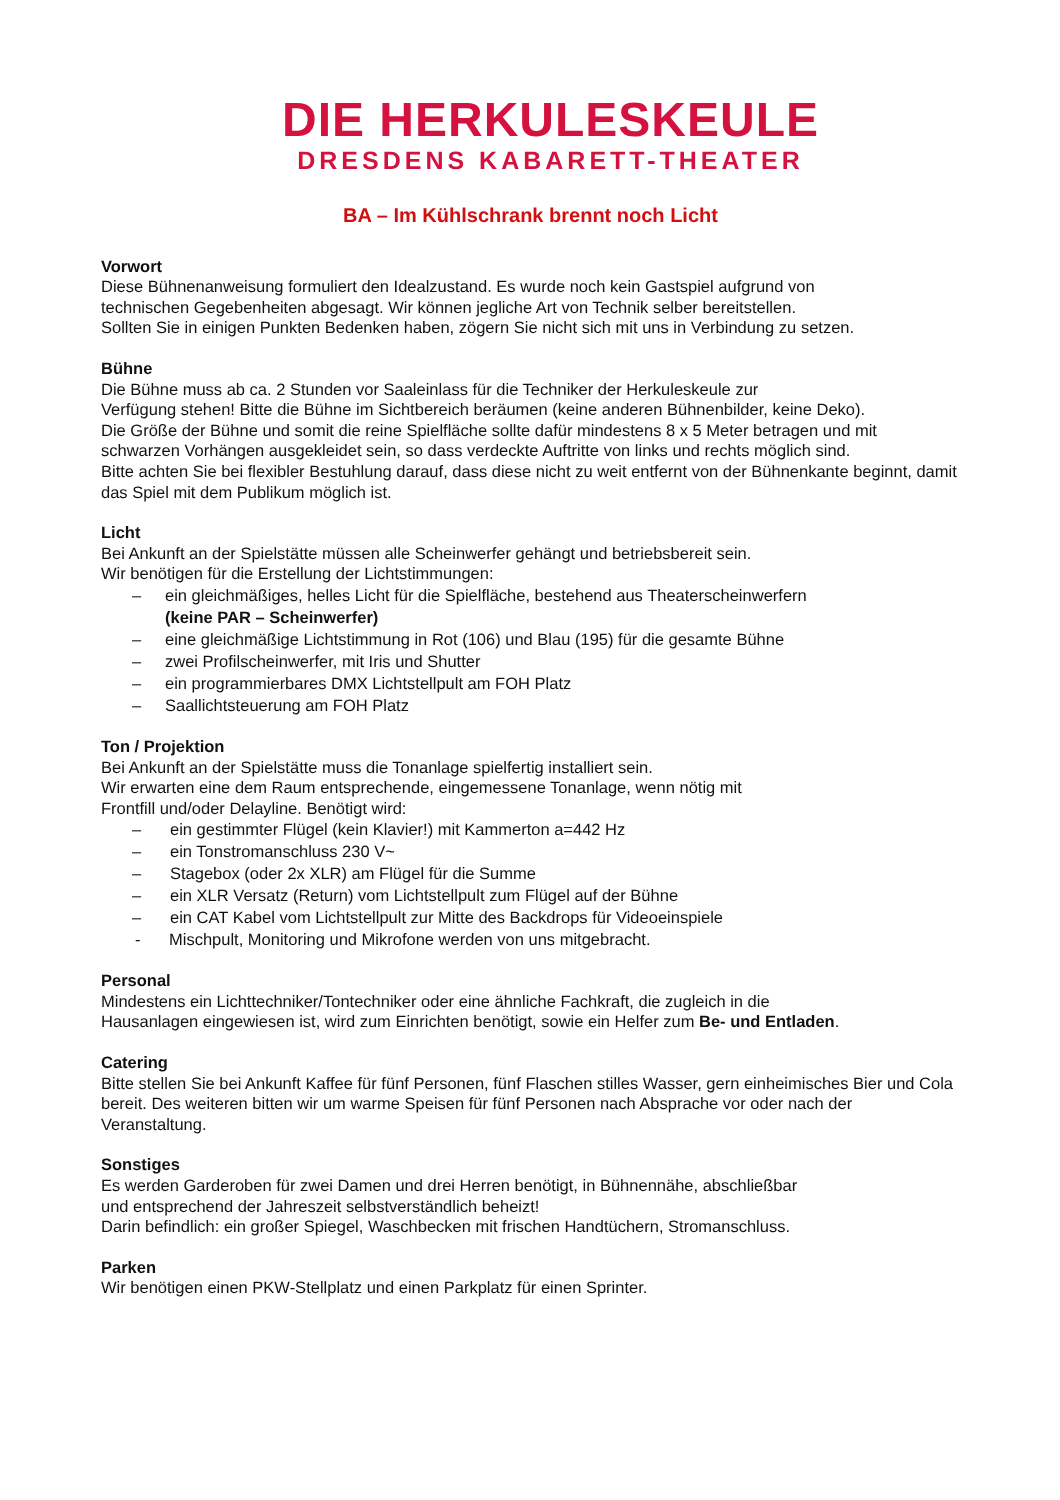DIE HERKULESKEULE
DRESDENS KABARETT-THEATER
BA – Im Kühlschrank brennt noch Licht
Vorwort
Diese Bühnenanweisung formuliert den Idealzustand. Es wurde noch kein Gastspiel aufgrund von
technischen Gegebenheiten abgesagt. Wir können jegliche Art von Technik selber bereitstellen.
Sollten Sie in einigen Punkten Bedenken haben, zögern Sie nicht sich mit uns in Verbindung zu setzen.
Bühne
Die Bühne muss ab ca. 2 Stunden vor Saaleinlass für die Techniker der Herkuleskeule zur
Verfügung stehen! Bitte die Bühne im Sichtbereich beräumen (keine anderen Bühnenbilder, keine Deko).
Die Größe der Bühne und somit die reine Spielfläche sollte dafür mindestens 8 x 5 Meter betragen und mit schwarzen Vorhängen ausgekleidet sein, so dass verdeckte Auftritte von links und rechts möglich sind.
Bitte achten Sie bei flexibler Bestuhlung darauf, dass diese nicht zu weit entfernt von der Bühnenkante beginnt, damit das Spiel mit dem Publikum möglich ist.
Licht
Bei Ankunft an der Spielstätte müssen alle Scheinwerfer gehängt und betriebsbereit sein.
Wir benötigen für die Erstellung der Lichtstimmungen:
– ein gleichmäßiges, helles Licht für die Spielfläche, bestehend aus Theaterscheinwerfern
(keine PAR – Scheinwerfer)
– eine gleichmäßige Lichtstimmung in Rot (106) und Blau (195) für die gesamte Bühne
– zwei Profilscheinwerfer, mit Iris und Shutter
– ein programmierbares DMX Lichtstellpult am FOH Platz
– Saallichtsteuerung am FOH Platz
Ton / Projektion
Bei Ankunft an der Spielstätte muss die Tonanlage spielfertig installiert sein.
Wir erwarten eine dem Raum entsprechende, eingemessene Tonanlage, wenn nötig mit
Frontfill und/oder Delayline. Benötigt wird:
– ein gestimmter Flügel (kein Klavier!) mit Kammerton a=442 Hz
– ein Tonstromanschluss 230 V~
– Stagebox (oder 2x XLR) am Flügel für die Summe
– ein XLR Versatz (Return) vom Lichtstellpult zum Flügel auf der Bühne
– ein CAT Kabel vom Lichtstellpult zur Mitte des Backdrops für Videoeinspiele
- Mischpult, Monitoring und Mikrofone werden von uns mitgebracht.
Personal
Mindestens ein Lichttechniker/Tontechniker oder eine ähnliche Fachkraft, die zugleich in die
Hausanlagen eingewiesen ist, wird zum Einrichten benötigt, sowie ein Helfer zum Be- und Entladen.
Catering
Bitte stellen Sie bei Ankunft Kaffee für fünf Personen, fünf Flaschen stilles Wasser, gern einheimisches Bier und Cola bereit. Des weiteren bitten wir um warme Speisen für fünf Personen nach Absprache vor oder nach der Veranstaltung.
Sonstiges
Es werden Garderoben für zwei Damen und drei Herren benötigt, in Bühnennähe, abschließbar
und entsprechend der Jahreszeit selbstverständlich beheizt!
Darin befindlich: ein großer Spiegel, Waschbecken mit frischen Handtüchern, Stromanschluss.
Parken
Wir benötigen einen PKW-Stellplatz und einen Parkplatz für einen Sprinter.